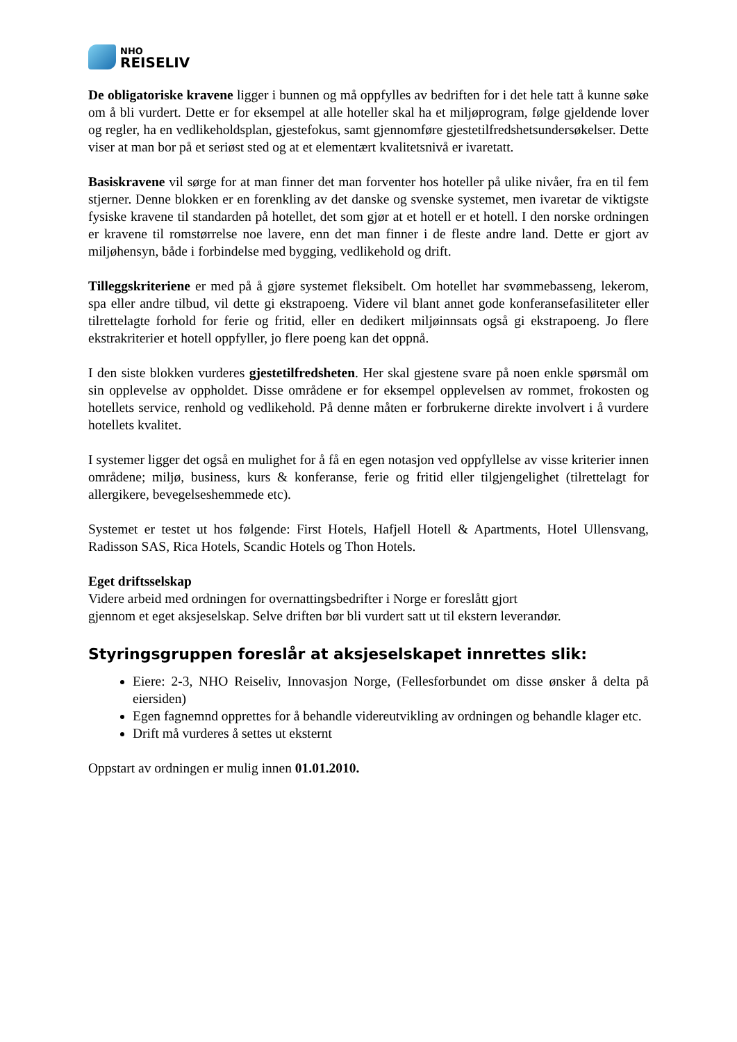NHO
REISELIV
De obligatoriske kravene ligger i bunnen og må oppfylles av bedriften for i det hele tatt å kunne søke om å bli vurdert. Dette er for eksempel at alle hoteller skal ha et miljøprogram, følge gjeldende lover og regler, ha en vedlikeholdsplan, gjestefokus, samt gjennomføre gjestetilfredshetsundersøkelser. Dette viser at man bor på et seriøst sted og at et elementært kvalitetsnivå er ivaretatt.
Basiskravene vil sørge for at man finner det man forventer hos hoteller på ulike nivåer, fra en til fem stjerner. Denne blokken er en forenkling av det danske og svenske systemet, men ivaretar de viktigste fysiske kravene til standarden på hotellet, det som gjør at et hotell er et hotell. I den norske ordningen er kravene til romstørrelse noe lavere, enn det man finner i de fleste andre land. Dette er gjort av miljøhensyn, både i forbindelse med bygging, vedlikehold og drift.
Tilleggskriteriene er med på å gjøre systemet fleksibelt. Om hotellet har svømmebasseng, lekerom, spa eller andre tilbud, vil dette gi ekstrapoeng. Videre vil blant annet gode konferansefasiliteter eller tilrettelagte forhold for ferie og fritid, eller en dedikert miljøinnsats også gi ekstrapoeng. Jo flere ekstrakriterier et hotell oppfyller, jo flere poeng kan det oppnå.
I den siste blokken vurderes gjestetilfredsheten. Her skal gjestene svare på noen enkle spørsmål om sin opplevelse av oppholdet. Disse områdene er for eksempel opplevelsen av rommet, frokosten og hotellets service, renhold og vedlikehold. På denne måten er forbrukerne direkte involvert i å vurdere hotellets kvalitet.
I systemer ligger det også en mulighet for å få en egen notasjon ved oppfyllelse av visse kriterier innen områdene; miljø, business, kurs & konferanse, ferie og fritid eller tilgjengelighet (tilrettelagt for allergikere, bevegelseshemmede etc).
Systemet er testet ut hos følgende: First Hotels, Hafjell Hotell & Apartments, Hotel Ullensvang, Radisson SAS, Rica Hotels, Scandic Hotels og Thon Hotels.
Eget driftsselskap
Videre arbeid med ordningen for overnattingsbedrifter i Norge er foreslått gjort
gjennom et eget aksjeselskap. Selve driften bør bli vurdert satt ut til ekstern leverandør.
Styringsgruppen foreslår at aksjeselskapet innrettes slik:
Eiere: 2-3, NHO Reiseliv, Innovasjon Norge, (Fellesforbundet om disse ønsker å delta på eiersiden)
Egen fagnemnd opprettes for å behandle videreutvikling av ordningen og behandle klager etc.
Drift må vurderes å settes ut eksternt
Oppstart av ordningen er mulig innen 01.01.2010.